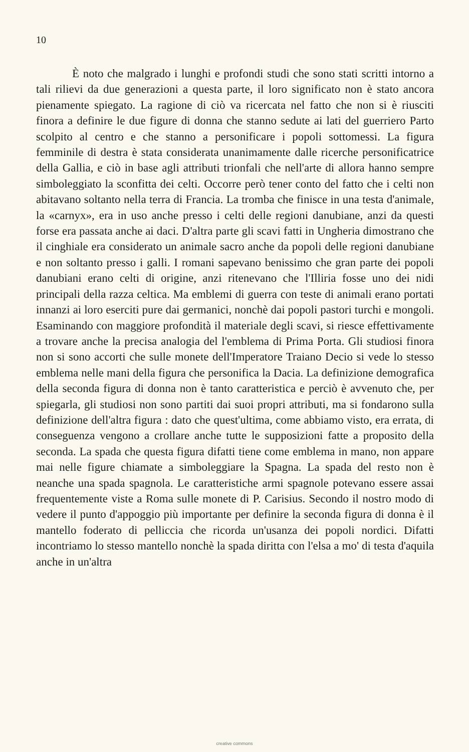10
È noto che malgrado i lunghi e profondi studi che sono stati scritti intorno a tali rilievi da due generazioni a questa parte, il loro significato non è stato ancora pienamente spiegato. La ragione di ciò va ricercata nel fatto che non si è riusciti finora a definire le due figure di donna che stanno sedute ai lati del guerriero Parto scolpito al centro e che stanno a personificare i popoli sottomessi. La figura femminile di destra è stata considerata unanimamente dalle ricerche personificatrice della Gallia, e ciò in base agli attributi trionfali che nell'arte di allora hanno sempre simboleggiato la sconfitta dei celti. Occorre però tener conto del fatto che i celti non abitavano soltanto nella terra di Francia. La tromba che finisce in una testa d'animale, la «carnyx», era in uso anche presso i celti delle regioni danubiane, anzi da questi forse era passata anche ai daci. D'altra parte gli scavi fatti in Ungheria dimostrano che il cinghiale era considerato un animale sacro anche da popoli delle regioni danubiane e non soltanto presso i galli. I romani sapevano benissimo che gran parte dei popoli danubiani erano celti di origine, anzi ritenevano che l'Illiria fosse uno dei nidi principali della razza celtica. Ma emblemi di guerra con teste di animali erano portati innanzi ai loro eserciti pure dai germanici, nonchè dai popoli pastori turchi e mongoli. Esaminando con maggiore profondità il materiale degli scavi, si riesce effettivamente a trovare anche la precisa analogia del l'emblema di Prima Porta. Gli studiosi finora non si sono accorti che sulle monete dell'Imperatore Traiano Decio si vede lo stesso emblema nelle mani della figura che personifica la Dacia. La definizione demografica della seconda figura di donna non è tanto caratteristica e perciò è avvenuto che, per spiegarla, gli studiosi non sono partiti dai suoi propri attributi, ma si fondarono sulla definizione dell'altra figura : dato che quest'ultima, come abbiamo visto, era errata, di conseguenza vengono a crollare anche tutte le supposizioni fatte a proposito della seconda. La spada che questa figura difatti tiene come emblema in mano, non appare mai nelle figure chiamate a simboleggiare la Spagna. La spada del resto non è neanche una spada spagnola. Le caratteristiche armi spagnole potevano essere assai frequentemente viste a Roma sulle monete di P. Carisius. Secondo il nostro modo di vedere il punto d'appoggio più importante per definire la seconda figura di donna è il mantello foderato di pelliccia che ricorda un'usanza dei popoli nordici. Difatti incontriamo lo stesso mantello nonchè la spada diritta con l'elsa a mo' di testa d'aquila anche in un'altra
creative commons